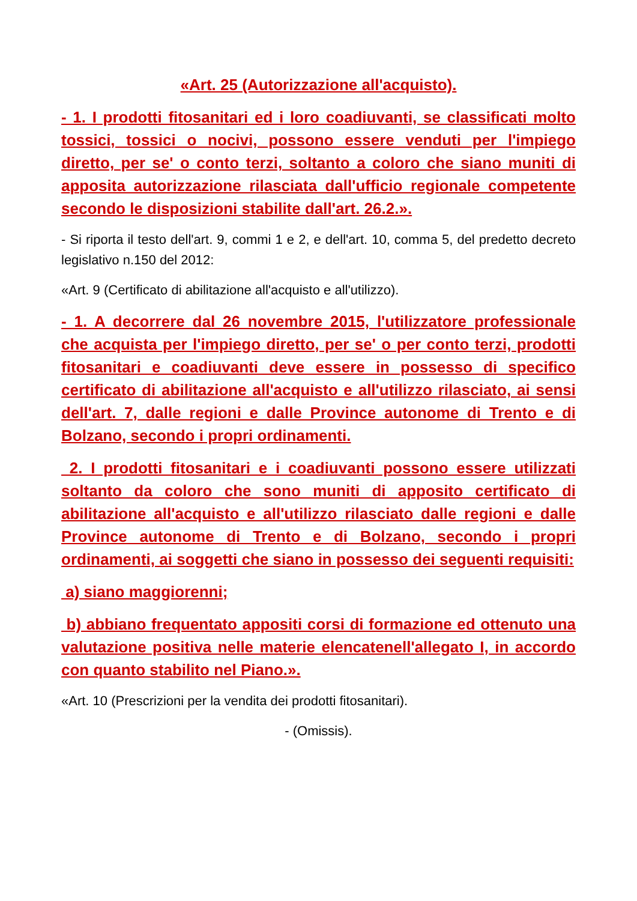«Art. 25 (Autorizzazione all'acquisto).
- 1. I prodotti fitosanitari ed i loro coadiuvanti, se classificati molto tossici, tossici o nocivi, possono essere venduti per l'impiego diretto, per se' o conto terzi, soltanto a coloro che siano muniti di apposita autorizzazione rilasciata dall'ufficio regionale competente secondo le disposizioni stabilite dall'art. 26.2.».
- Si riporta il testo dell'art. 9, commi 1 e 2, e dell'art. 10, comma 5, del predetto decreto legislativo n.150 del 2012:
«Art. 9 (Certificato di abilitazione all'acquisto e all'utilizzo).
- 1. A decorrere dal 26 novembre 2015, l'utilizzatore professionale che acquista per l'impiego diretto, per se' o per conto terzi, prodotti fitosanitari e coadiuvanti deve essere in possesso di specifico certificato di abilitazione all'acquisto e all'utilizzo rilasciato, ai sensi dell'art. 7, dalle regioni e dalle Province autonome di Trento e di Bolzano, secondo i propri ordinamenti.
2. I prodotti fitosanitari e i coadiuvanti possono essere utilizzati soltanto da coloro che sono muniti di apposito certificato di abilitazione all'acquisto e all'utilizzo rilasciato dalle regioni e dalle Province autonome di Trento e di Bolzano, secondo i propri ordinamenti, ai soggetti che siano in possesso dei seguenti requisiti:
a) siano maggiorenni;
b) abbiano frequentato appositi corsi di formazione ed ottenuto una valutazione positiva nelle materie elencatenell'allegato I, in accordo con quanto stabilito nel Piano.».
«Art. 10 (Prescrizioni per la vendita dei prodotti fitosanitari).
- (Omissis).